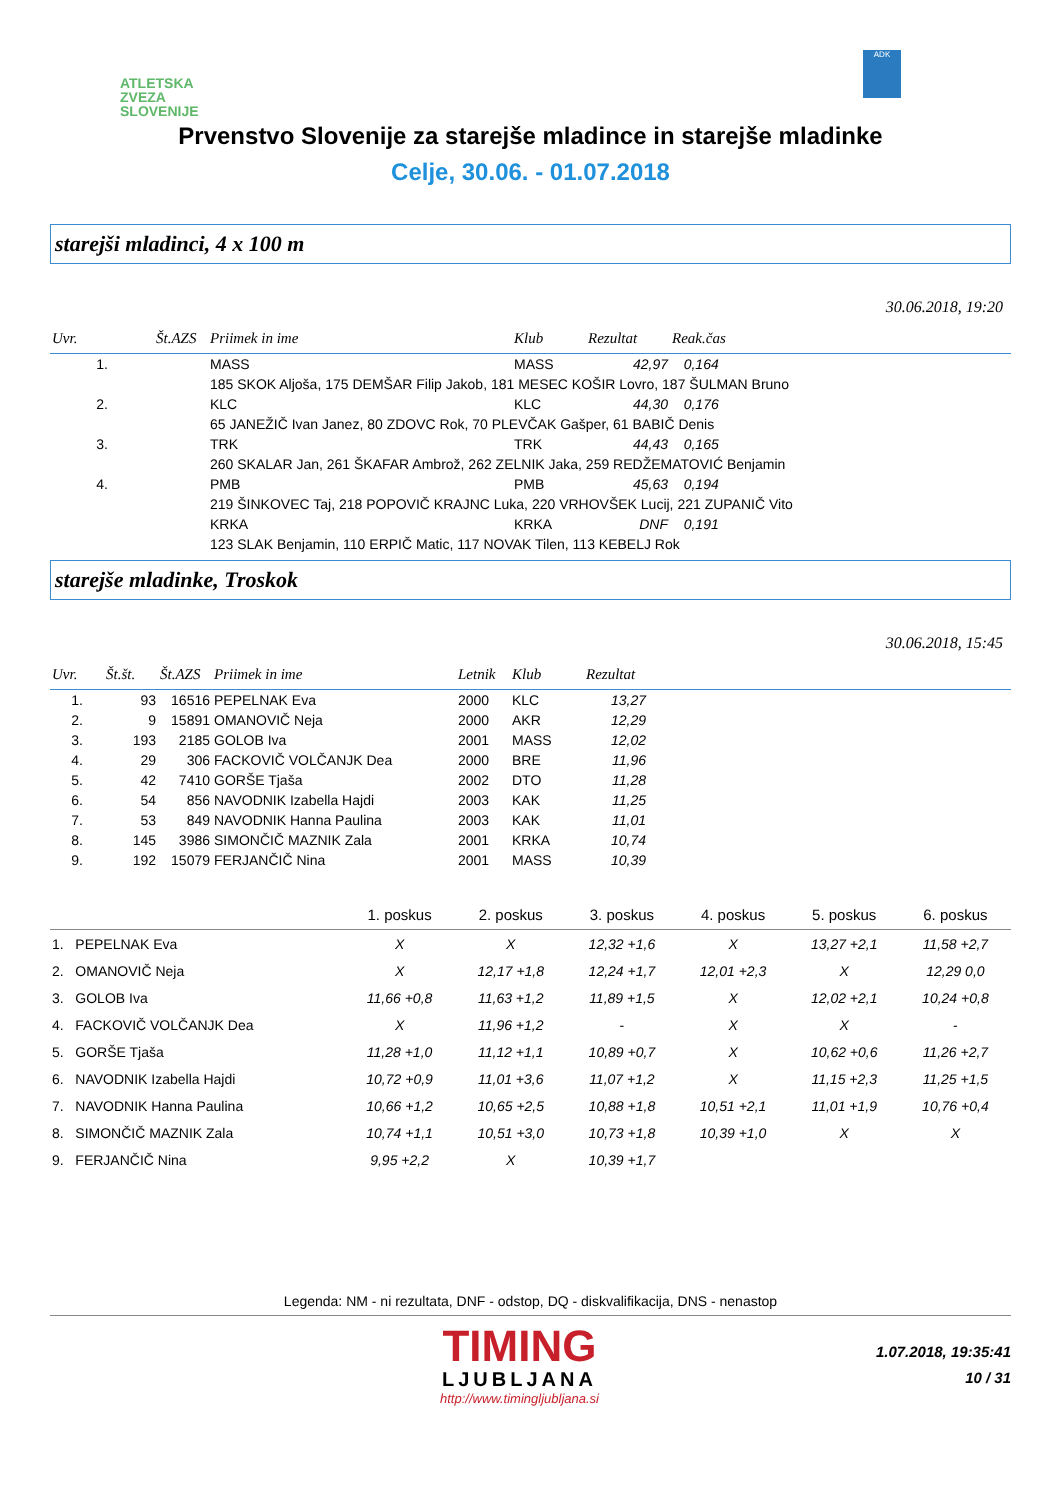ATLETSKA
ZVEZA
SLOVENIJE
ADK
Prvenstvo Slovenije za starejše mladince in starejše mladinke
Celje, 30.06. - 01.07.2018
starejši mladinci, 4 x 100 m
30.06.2018, 19:20
| Uvr. | Št.AZS | Priimek in ime | Klub | Rezultat | Reak.čas |
| --- | --- | --- | --- | --- | --- |
| 1. | | MASS | MASS | 42,97 | 0,164 |
| | | 185 SKOK Aljoša, 175 DEMŠAR Filip Jakob, 181 MESEC KOŠIR Lovro, 187 ŠULMAN Bruno | | | |
| 2. | | KLC | KLC | 44,30 | 0,176 |
| | | 65 JANEŽIČ Ivan Janez, 80 ZDOVC Rok, 70 PLEVČAK Gašper, 61 BABIČ Denis | | | |
| 3. | | TRK | TRK | 44,43 | 0,165 |
| | | 260 SKALAR Jan, 261 ŠKAFAR Ambrož, 262 ZELNIK Jaka, 259 REDŽEMATOVIĆ Benjamin | | | |
| 4. | | PMB | PMB | 45,63 | 0,194 |
| | | 219 ŠINKOVEC Taj, 218 POPOVIČ KRAJNC Luka, 220 VRHOVŠEK Lucij, 221 ZUPANIČ Vito | | | |
| | | KRKA | KRKA | DNF | 0,191 |
| | | 123 SLAK Benjamin, 110 ERPIČ Matic, 117 NOVAK Tilen, 113 KEBELJ Rok | | | |
starejše mladinke, Troskok
30.06.2018, 15:45
| Uvr. | Št.št. | Št.AZS | Priimek in ime | Letnik | Klub | Rezultat | |
| --- | --- | --- | --- | --- | --- | --- | --- |
| 1. | 93 | 16516 | PEPELNAK Eva | 2000 | KLC | 13,27 | |
| 2. | 9 | 15891 | OMANOVIČ Neja | 2000 | AKR | 12,29 | |
| 3. | 193 | 2185 | GOLOB Iva | 2001 | MASS | 12,02 | |
| 4. | 29 | 306 | FACKOVIČ VOLČANJK Dea | 2000 | BRE | 11,96 | |
| 5. | 42 | 7410 | GORŠE Tjaša | 2002 | DTO | 11,28 | |
| 6. | 54 | 856 | NAVODNIK Izabella Hajdi | 2003 | KAK | 11,25 | |
| 7. | 53 | 849 | NAVODNIK Hanna Paulina | 2003 | KAK | 11,01 | |
| 8. | 145 | 3986 | SIMONČIČ MAZNIK Zala | 2001 | KRKA | 10,74 | |
| 9. | 192 | 15079 | FERJANČIČ Nina | 2001 | MASS | 10,39 | |
| | 1. poskus | 2. poskus | 3. poskus | 4. poskus | 5. poskus | 6. poskus |
| --- | --- | --- | --- | --- | --- | --- |
| 1. PEPELNAK Eva | X | X | 12,32 +1,6 | X | 13,27 +2,1 | 11,58 +2,7 |
| 2. OMANOVIČ Neja | X | 12,17 +1,8 | 12,24 +1,7 | 12,01 +2,3 | X | 12,29 0,0 |
| 3. GOLOB Iva | 11,66 +0,8 | 11,63 +1,2 | 11,89 +1,5 | X | 12,02 +2,1 | 10,24 +0,8 |
| 4. FACKOVIČ VOLČANJK Dea | X | 11,96 +1,2 | - | X | X | - |
| 5. GORŠE Tjaša | 11,28 +1,0 | 11,12 +1,1 | 10,89 +0,7 | X | 10,62 +0,6 | 11,26 +2,7 |
| 6. NAVODNIK Izabella Hajdi | 10,72 +0,9 | 11,01 +3,6 | 11,07 +1,2 | X | 11,15 +2,3 | 11,25 +1,5 |
| 7. NAVODNIK Hanna Paulina | 10,66 +1,2 | 10,65 +2,5 | 10,88 +1,8 | 10,51 +2,1 | 11,01 +1,9 | 10,76 +0,4 |
| 8. SIMONČIČ MAZNIK Zala | 10,74 +1,1 | 10,51 +3,0 | 10,73 +1,8 | 10,39 +1,0 | X | X |
| 9. FERJANČIČ Nina | 9,95 +2,2 | X | 10,39 +1,7 | | | |
Legenda: NM - ni rezultata, DNF - odstop, DQ - diskvalifikacija, DNS - nenastop
TIMING
LJUBLJANA
http://www.timingljubljana.si
1.07.2018, 19:35:41
10 / 31